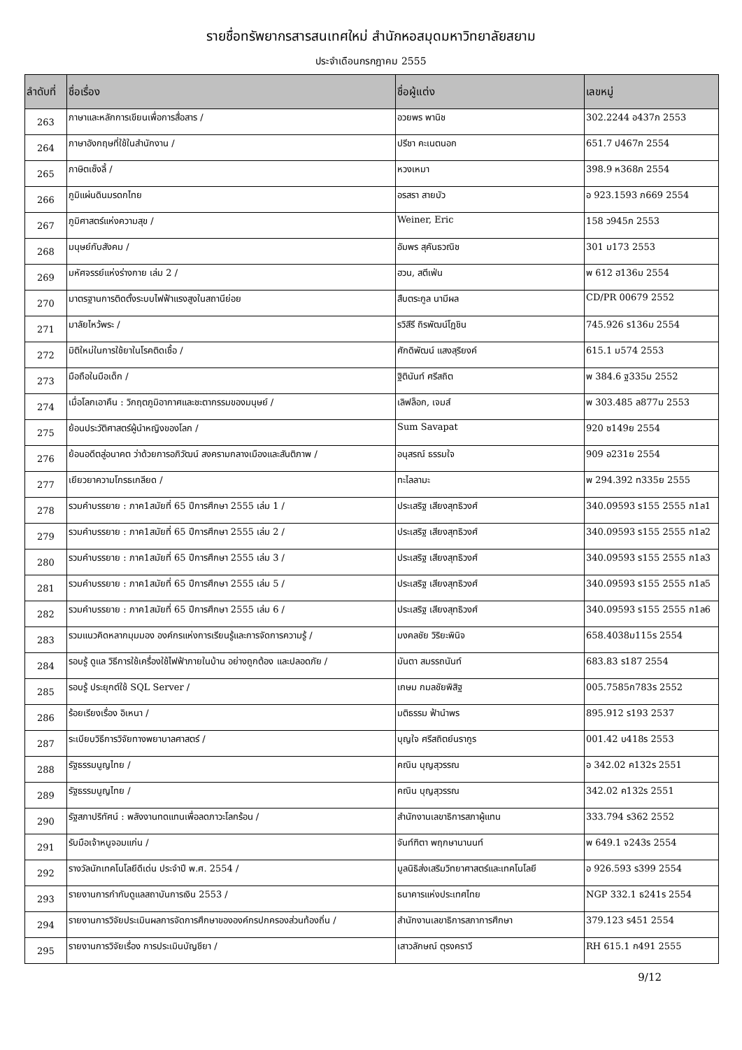รายชื่อทรัพยากรสารสนเทศใหม่ สำนักหอสมุดมหาวิทยาลัยสยาม
ประจำเดือนกรกฎาคม 2555
| ลำดับที่ | ชื่อเรื่อง | ชื่อผู้แต่ง | เลขหมู่ |
| --- | --- | --- | --- |
| 263 | ภาษาและหลักการเขียนเพื่อการสื่อสาร / | อวยพร พานิช | 302.2244 อ437ภ 2553 |
| 264 | ภาษาอังกฤษที่ใช้ในสำนักงาน / | ปรีชา คะเนตนอก | 651.7 ป467ภ 2554 |
| 265 | ภาษิตเซ็งลี้ / | หวงเหมา | 398.9 ห368ภ 2554 |
| 266 | ภูมิแผ่นดินมรดกไทย | อรสรา สายบัว | อ 923.1593 ภ669 2554 |
| 267 | ภูมิศาสตร์แห่งความสุข / | Weiner, Eric | 158 ว945ภ 2553 |
| 268 | มนุษย์กับสังคม / | อัมพร สุคันธวณิช | 301 ม173 2553 |
| 269 | มหัศจรรย์แห่งร่างกาย เล่ม 2 / | ฮวน, สตีเฟ่น | พ 612 ฮ136ม 2554 |
| 270 | มาตรฐานการติดตั้งระบบไฟฟ้าแรงสูงในสถานีย่อย | สืบตระกูล นามีผล | CD/PR 00679 2552 |
| 271 | มาลัยไหว้พระ / | รวิสีรี ถิรพัฒน์โฏชิน | 745.926 ร136ม 2554 |
| 272 | มิติใหม่ในการใช้ยาในโรคติดเชื้อ / | ศักดิพัฒน์ แสงสุริยงค์ | 615.1 ม574 2553 |
| 273 | มือถือในมือเด็ก / | ฐิตินันท์ ศรีสถิต | พ 384.6 ฐ335ม 2552 |
| 274 | เมื่อโลกเอาคืน : วิกฤตภูมิอากาศและชะตากรรมของมนุษย์ / | เลิฟล็อก, เจมส์ | พ 303.485 ล877ม 2553 |
| 275 | ย้อนประวัติศาสตร์ผู้นำหญิงของโลก / | Sum Savapat | 920 ซ149ย 2554 |
| 276 | ย้อนอดีตสู่อนาคต ว่าด้วยการอภิวัฒน์ สงครามกลางเมืองและสันติภาพ / | อนุสรณ์ ธรรมใจ | 909 อ231ย 2554 |
| 277 | เยียวยาความโกรธเกลียด / | ทะไลลามะ | พ 294.392 ท335ย 2555 |
| 278 | รวมคำบรรยาย : ภาค1สมัยที่ 65 ปีการศึกษา 2555 เล่ม 1 / | ประเสริฐ เสียงสุทธิวงศ์ | 340.09593 ร155 2555 ภ1ล1 |
| 279 | รวมคำบรรยาย : ภาค1สมัยที่ 65 ปีการศึกษา 2555 เล่ม 2 / | ประเสริฐ เสียงสุทธิวงศ์ | 340.09593 ร155 2555 ภ1ล2 |
| 280 | รวมคำบรรยาย : ภาค1สมัยที่ 65 ปีการศึกษา 2555 เล่ม 3 / | ประเสริฐ เสียงสุทธิวงศ์ | 340.09593 ร155 2555 ภ1ล3 |
| 281 | รวมคำบรรยาย : ภาค1สมัยที่ 65 ปีการศึกษา 2555 เล่ม 5 / | ประเสริฐ เสียงสุทธิวงศ์ | 340.09593 ร155 2555 ภ1ล5 |
| 282 | รวมคำบรรยาย : ภาค1สมัยที่ 65 ปีการศึกษา 2555 เล่ม 6 / | ประเสริฐ เสียงสุทธิวงศ์ | 340.09593 ร155 2555 ภ1ล6 |
| 283 | รวมแนวคิดหลากมุมมอง องค์กรแห่งการเรียนรู้และการจัดการความรู้ / | มงคลชัย วิริยะพินิจ | 658.4038ม115ร 2554 |
| 284 | รอบรู้ ดูแล วิธีการใช้เครื่องใช้ไฟฟ้าภายในบ้าน อย่างถูกต้อง และปลอดภัย / | มันตา สมรรถนันท์ | 683.83 ร187 2554 |
| 285 | รอบรู้ ประยุกต์ใช้ SQL Server / | เกษม กมลชัยพิสิฐ | 005.7585ก783ร 2552 |
| 286 | ร้อยเรียงเรื่อง อิเหนา / | มติธรรม ฟ้านำพร | 895.912 ร193 2537 |
| 287 | ระเบียบวิธีการวิจัยทางพยาบาลศาสตร์ / | บุญใจ ศรีสถิตย์นรากูร | 001.42 บ418ร 2553 |
| 288 | รัฐธรรมนูญไทย / | คณิน บุญสุวรรณ | อ 342.02 ค132ร 2551 |
| 289 | รัฐธรรมนูญไทย / | คณิน บุญสุวรรณ | 342.02 ค132ร 2551 |
| 290 | รัฐสภาปริทัศน์ : พลังงานทดแทนเพื่อลดภาวะโลกร้อน / | สำนักงานเลขาธิการสภาผู้แทน | 333.794 ร362 2552 |
| 291 | รับมือเจ้าหนูจอมแก่น / | จันท์ฑิตา พฤกษานานนท์ | พ 649.1 จ243ร 2554 |
| 292 | รางวัลนักเทคโนโลยีดีเด่น ประจำปี พ.ศ. 2554 / | มูลนิธิส่งเสริมวิทยาศาสตร์และเทคโนโลยี | อ 926.593 ร399 2554 |
| 293 | รายงานการกำกับดูแลสถาบันการเงิน 2553 / | ธนาคารแห่งประเทศไทย | NGP 332.1 ธ241ร 2554 |
| 294 | รายงานการวิจัยประเมินผลการจัดการศึกษาขององค์กรปกครองส่วนท้องถิ่น / | สำนักงานเลขาธิการสภาการศึกษา | 379.123 ร451 2554 |
| 295 | รายงานการวิจัยเรื่อง การประเมินบัญชียา / | เสาวลักษณ์ ตุรงคราวี | RH 615.1 ก491 2555 |
9/12